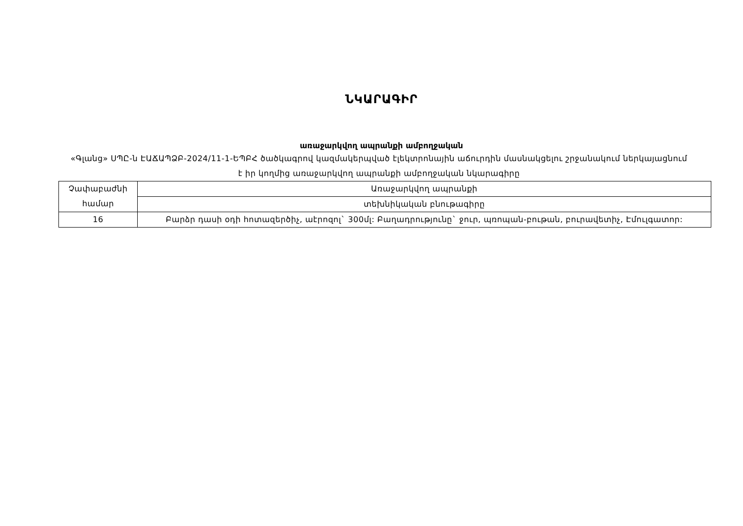ՆԿԱՐԱԳԻՐ
առաջարկվող ապրանքի ամբողջական
«Գլանց» ՍՊԸ-ն ԷԱՃԱՊՁԲ-2024/11-1-ԵՊԲՀ ծածկագրով կազմակերպված էլեկտրոնային աճուրդին մասնակցելու շրջանակում ներկայացնում է իր կողմից առաջարկվող ապրանքի ամբողջական նկարագիրը
| Չափաբաժնի համար | Առաջարկվող ապրանքի |
| | տեխնիկական բնութագիրը |
| 16 | Բարձր դասի օդի հոտազերծիչ, աէրոզոլ` 300մլ: Բաղադրությունը` ջուր, պռոպան-բութան, բուրավետիչ, Էմուլգատոր: |